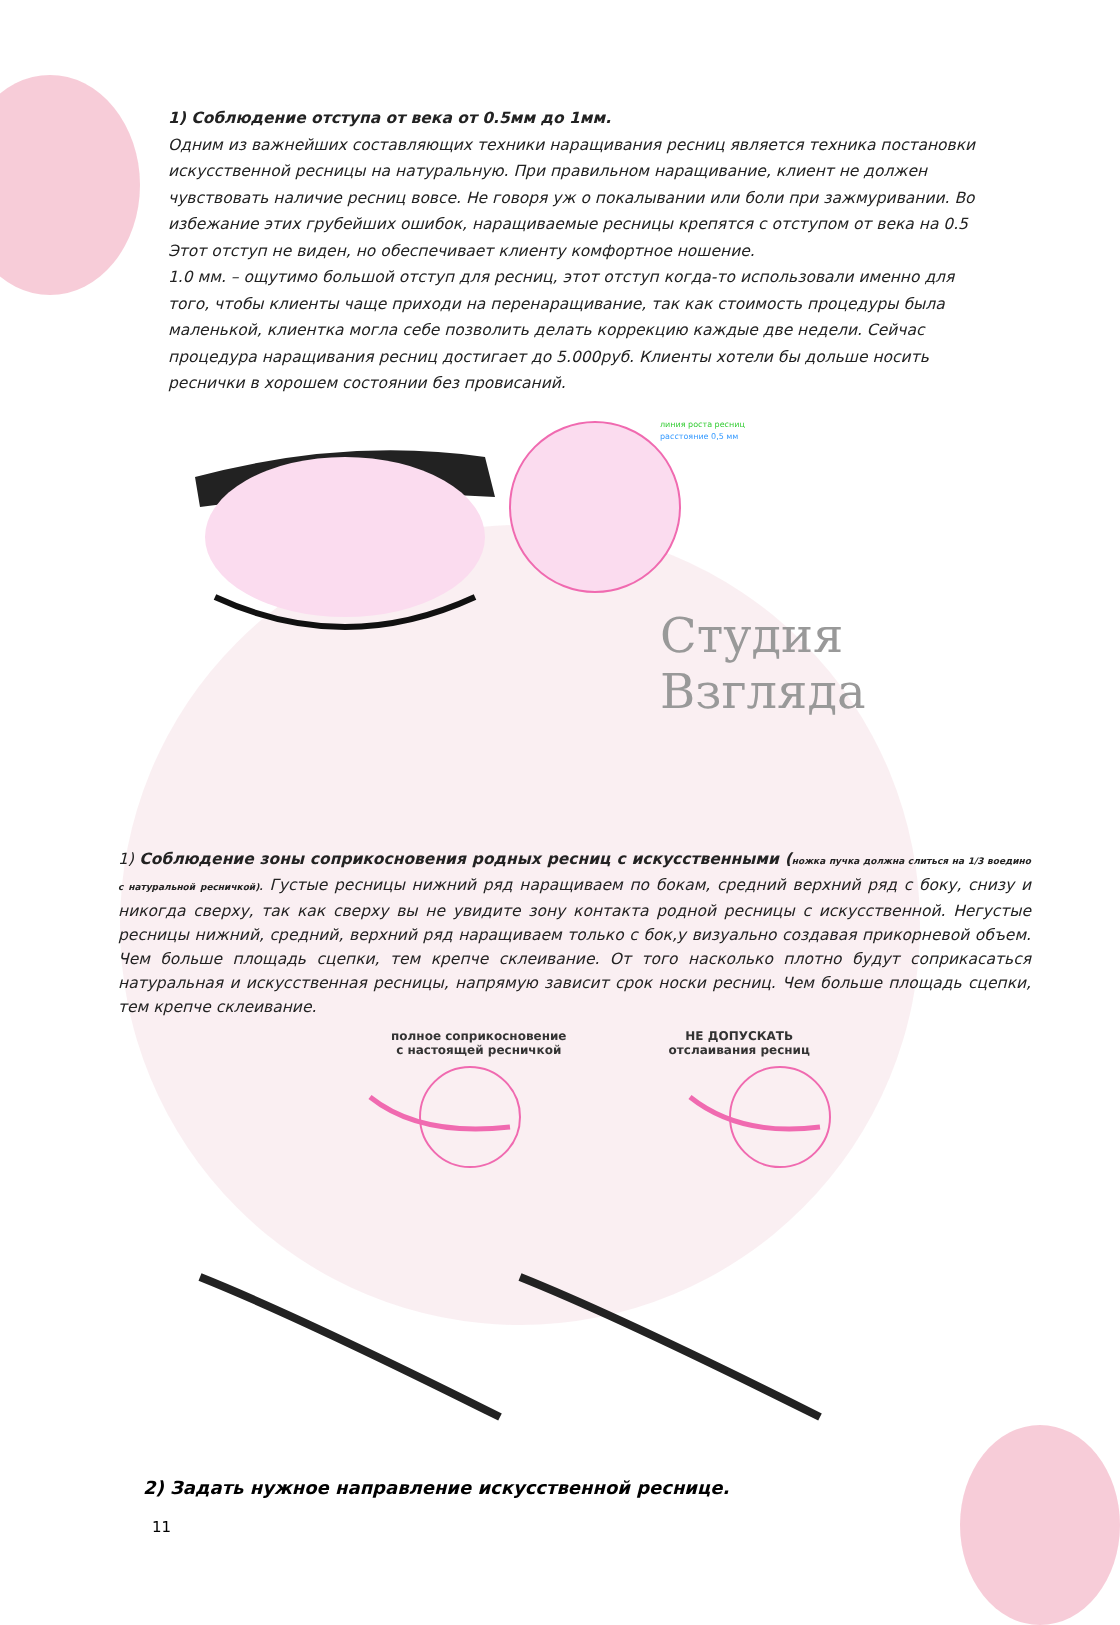1) Соблюдение отступа от века от 0.5мм до 1мм.
Одним из важнейших составляющих техники наращивания ресниц является техника постановки искусственной ресницы на натуральную. При правильном наращивание, клиент не должен чувствовать наличие ресниц вовсе. Не говоря уж о покалывании или боли при зажмуривании. Во избежание этих грубейших ошибок, наращиваемые ресницы крепятся с отступом от века на 0.5 Этот отступ не виден, но обеспечивает клиенту комфортное ношение.
1.0 мм. – ощутимо большой отступ для ресниц, этот отступ когда-то использовали именно для того, чтобы клиенты чаще приходи на перенаращивание, так как стоимость процедуры была маленькой, клиентка могла себе позволить делать коррекцию каждые две недели. Сейчас процедура наращивания ресниц достигает до 5.000руб. Клиенты хотели бы дольше носить реснички в хорошем состоянии без провисаний.
линия роста ресниц
расстояние 0,5 мм
Студия Взгляда
1) Соблюдение зоны соприкосновения родных ресниц с искусственными (ножка пучка должна слиться на 1/3 воедино с натуральной ресничкой). Густые ресницы нижний ряд наращиваем по бокам, средний верхний ряд с боку, снизу и никогда сверху, так как сверху вы не увидите зону контакта родной ресницы с искусственной. Негустые ресницы нижний, средний, верхний ряд наращиваем только с бок,у визуально создавая прикорневой объем. Чем больше площадь сцепки, тем крепче склеивание. От того насколько плотно будут соприкасаться натуральная и искусственная ресницы, напрямую зависит срок носки ресниц. Чем больше площадь сцепки, тем крепче склеивание.
полное соприкосновение
с настоящей ресничкой
НЕ ДОПУСКАТЬ
отслаивания ресниц
2) Задать нужное направление искусственной реснице.
11